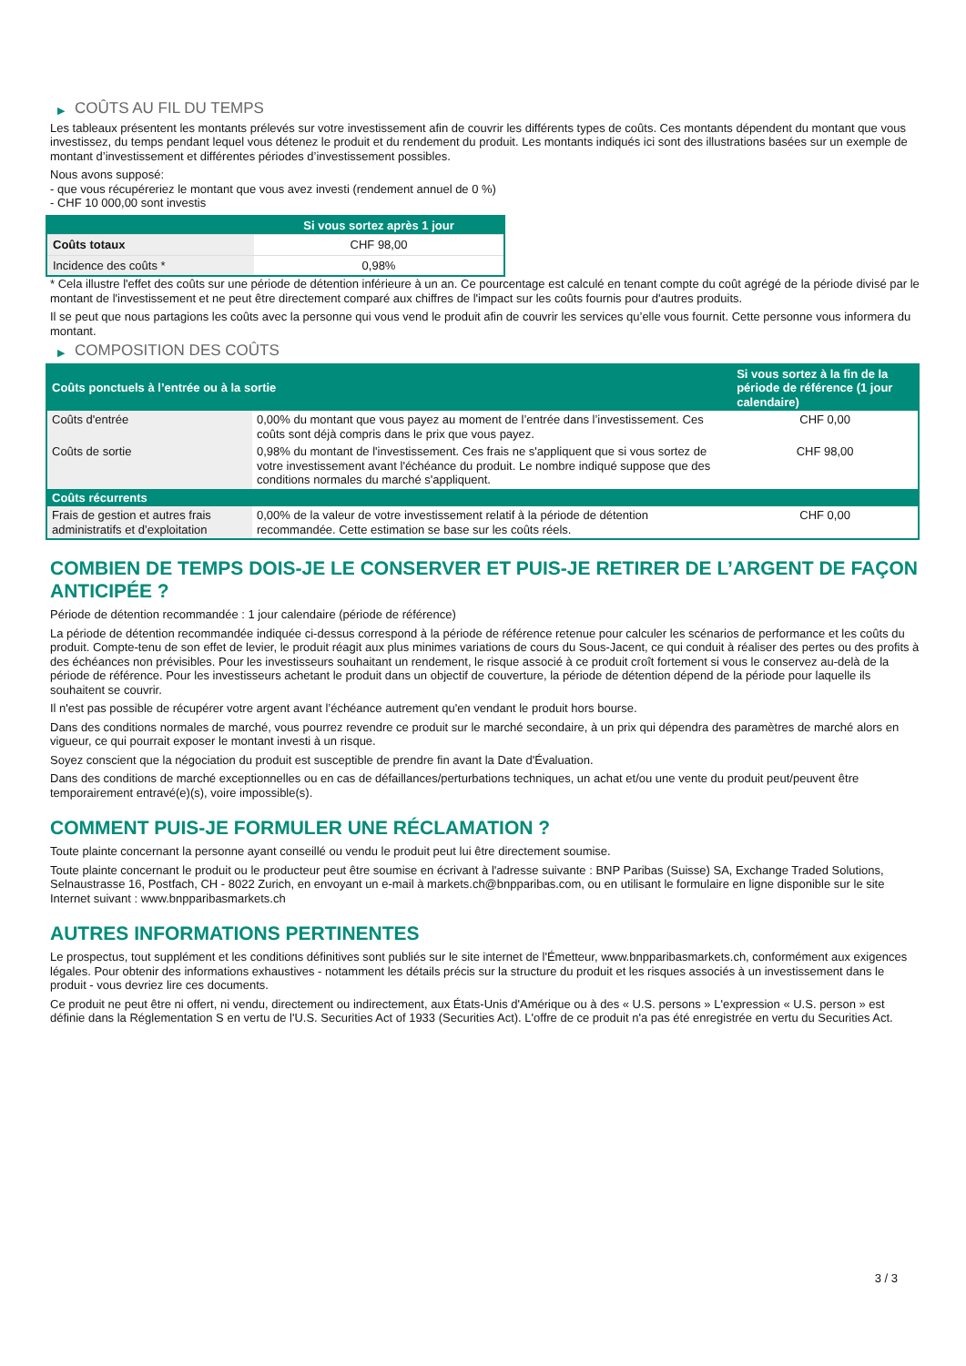▶ COÛTS AU FIL DU TEMPS
Les tableaux présentent les montants prélevés sur votre investissement afin de couvrir les différents types de coûts. Ces montants dépendent du montant que vous investissez, du temps pendant lequel vous détenez le produit et du rendement du produit. Les montants indiqués ici sont des illustrations basées sur un exemple de montant d’investissement et différentes périodes d’investissement possibles.
Nous avons supposé:
- que vous récupéreriez le montant que vous avez investi (rendement annuel de 0 %)
- CHF 10 000,00 sont investis
| | Si vous sortez après 1 jour |
| --- | --- |
| Coûts totaux | CHF 98,00 |
| Incidence des coûts * | 0,98% |
* Cela illustre l'effet des coûts sur une période de détention inférieure à un an. Ce pourcentage est calculé en tenant compte du coût agrégé de la période divisé par le montant de l'investissement et ne peut être directement comparé aux chiffres de l'impact sur les coûts fournis pour d'autres produits.
Il se peut que nous partagions les coûts avec la personne qui vous vend le produit afin de couvrir les services qu’elle vous fournit. Cette personne vous informera du montant.
▶ COMPOSITION DES COÛTS
| Coûts ponctuels à l’entrée ou à la sortie | | Si vous sortez à la fin de la période de référence (1 jour calendaire) |
| --- | --- | --- |
| Coûts d'entrée | 0,00% du montant que vous payez au moment de l’entrée dans l’investissement. Ces coûts sont déjà compris dans le prix que vous payez. | CHF 0,00 |
| Coûts de sortie | 0,98% du montant de l'investissement. Ces frais ne s'appliquent que si vous sortez de votre investissement avant l'échéance du produit. Le nombre indiqué suppose que des conditions normales du marché s'appliquent. | CHF 98,00 |
| Coûts récurrents | | |
| Frais de gestion et autres frais administratifs et d’exploitation | 0,00% de la valeur de votre investissement relatif à la période de détention recommandée. Cette estimation se base sur les coûts réels. | CHF 0,00 |
COMBIEN DE TEMPS DOIS-JE LE CONSERVER ET PUIS-JE RETIRER DE L’ARGENT DE FAÇON ANTICIPÉE ?
Période de détention recommandée : 1 jour calendaire (période de référence)
La période de détention recommandée indiquée ci-dessus correspond à la période de référence retenue pour calculer les scénarios de performance et les coûts du produit. Compte-tenu de son effet de levier, le produit réagit aux plus minimes variations de cours du Sous-Jacent, ce qui conduit à réaliser des pertes ou des profits à des échéances non prévisibles. Pour les investisseurs souhaitant un rendement, le risque associé à ce produit croît fortement si vous le conservez au-delà de la période de référence. Pour les investisseurs achetant le produit dans un objectif de couverture, la période de détention dépend de la période pour laquelle ils souhaitent se couvrir.
Il n'est pas possible de récupérer votre argent avant l’échéance autrement qu'en vendant le produit hors bourse.
Dans des conditions normales de marché, vous pourrez revendre ce produit sur le marché secondaire, à un prix qui dépendra des paramètres de marché alors en vigueur, ce qui pourrait exposer le montant investi à un risque.
Soyez conscient que la négociation du produit est susceptible de prendre fin avant la Date d'Évaluation.
Dans des conditions de marché exceptionnelles ou en cas de défaillances/perturbations techniques, un achat et/ou une vente du produit peut/peuvent être temporairement entravé(e)(s), voire impossible(s).
COMMENT PUIS-JE FORMULER UNE RÉCLAMATION ?
Toute plainte concernant la personne ayant conseillé ou vendu le produit peut lui être directement soumise.
Toute plainte concernant le produit ou le producteur peut être soumise en écrivant à l'adresse suivante : BNP Paribas (Suisse) SA, Exchange Traded Solutions, Selnaustrasse 16, Postfach, CH - 8022 Zurich, en envoyant un e-mail à markets.ch@bnpparibas.com, ou en utilisant le formulaire en ligne disponible sur le site Internet suivant : www.bnpparibasmarkets.ch
AUTRES INFORMATIONS PERTINENTES
Le prospectus, tout supplément et les conditions définitives sont publiés sur le site internet de l'Émetteur, www.bnpparibasmarkets.ch, conformément aux exigences légales. Pour obtenir des informations exhaustives - notamment les détails précis sur la structure du produit et les risques associés à un investissement dans le produit - vous devriez lire ces documents.
Ce produit ne peut être ni offert, ni vendu, directement ou indirectement, aux États-Unis d'Amérique ou à des « U.S. persons » L'expression « U.S. person » est définie dans la Réglementation S en vertu de l'U.S. Securities Act of 1933 (Securities Act). L'offre de ce produit n'a pas été enregistrée en vertu du Securities Act.
3 / 3